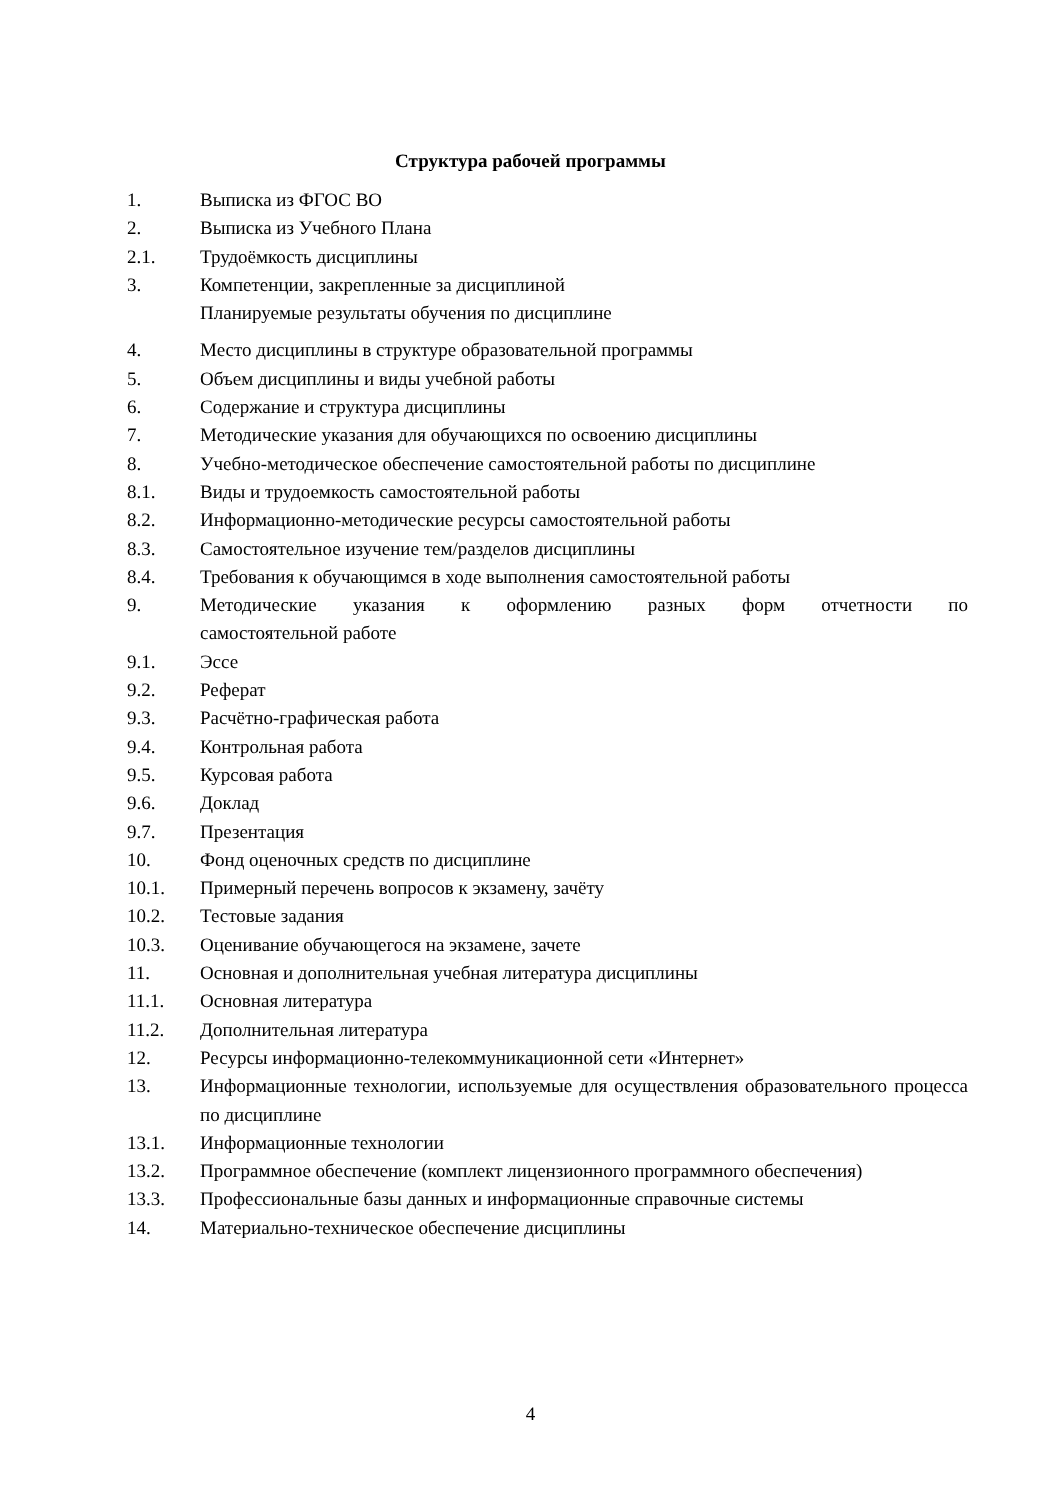Структура рабочей программы
1. Выписка из ФГОС ВО
2. Выписка из Учебного Плана
2.1. Трудоёмкость дисциплины
3. Компетенции, закрепленные за дисциплиной
Планируемые результаты обучения по дисциплине
4. Место дисциплины в структуре образовательной программы
5. Объем дисциплины и виды учебной работы
6. Содержание и структура дисциплины
7. Методические указания для обучающихся по освоению дисциплины
8. Учебно-методическое обеспечение самостоятельной работы по дисциплине
8.1. Виды и трудоемкость самостоятельной работы
8.2. Информационно-методические ресурсы самостоятельной работы
8.3. Самостоятельное изучение тем/разделов дисциплины
8.4. Требования к обучающимся в ходе выполнения самостоятельной работы
9. Методические указания к оформлению разных форм отчетности по самостоятельной работе
9.1. Эссе
9.2. Реферат
9.3. Расчётно-графическая работа
9.4. Контрольная работа
9.5. Курсовая работа
9.6. Доклад
9.7. Презентация
10. Фонд оценочных средств по дисциплине
10.1. Примерный перечень вопросов к экзамену, зачёту
10.2. Тестовые задания
10.3. Оценивание обучающегося на экзамене, зачете
11. Основная и дополнительная учебная литература дисциплины
11.1. Основная литература
11.2. Дополнительная литература
12. Ресурсы информационно-телекоммуникационной сети «Интернет»
13. Информационные технологии, используемые для осуществления образовательного процесса по дисциплине
13.1. Информационные технологии
13.2. Программное обеспечение (комплект лицензионного программного обеспечения)
13.3. Профессиональные базы данных и информационные справочные системы
14. Материально-техническое обеспечение дисциплины
4